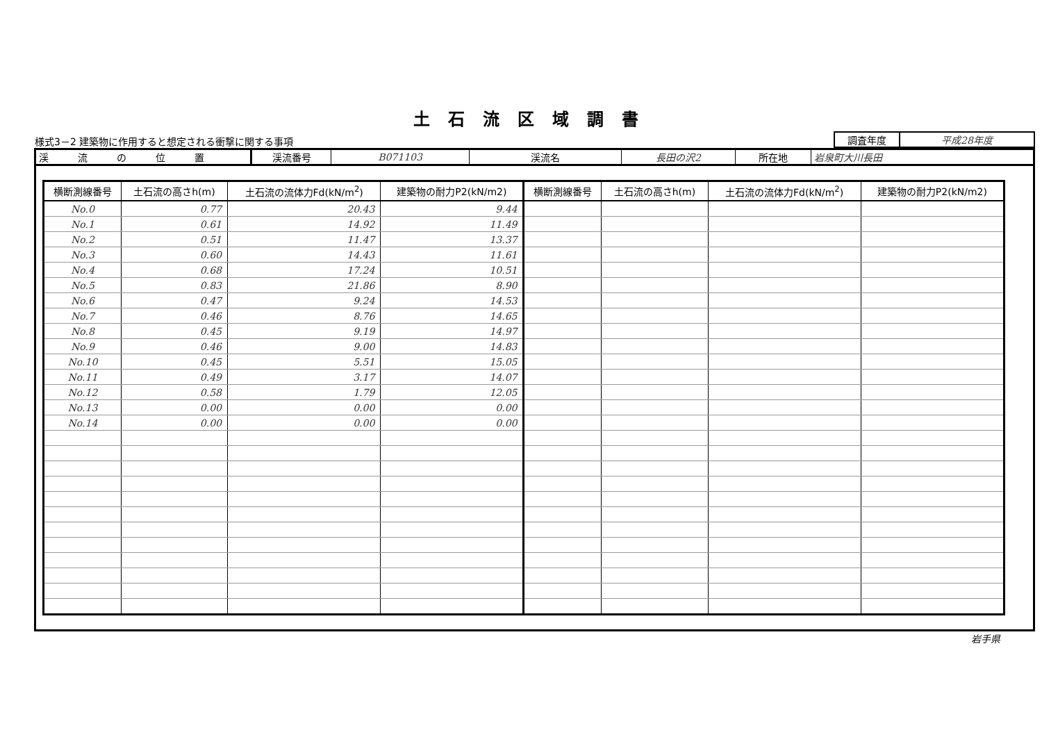土石流区域調書
様式3－2 建築物に作用すると想定される衝撃に関する事項
| 調査年度 | 平成28年度 |
| 渓 流 の 位 置 | 渓流番号 | B071103 | 渓流名 | 長田の沢2 | 所在地 | 岩泉町大川長田 |
| 横断測線番号 | 土石流の高さh(m) | 土石流の流体力Fd(kN/m<sup>2</sup>) | 建築物の耐力P2(kN/m2) | 横断測線番号 | 土石流の高さh(m) | 土石流の流体力Fd(kN/m<sup>2</sup>) | 建築物の耐力P2(kN/m2) |
| --- | --- | --- | --- | --- | --- | --- | --- |
| No.0 | 0.77 | 20.43 | 9.44 | | | | |
| No.1 | 0.61 | 14.92 | 11.49 | | | | |
| No.2 | 0.51 | 11.47 | 13.37 | | | | |
| No.3 | 0.60 | 14.43 | 11.61 | | | | |
| No.4 | 0.68 | 17.24 | 10.51 | | | | |
| No.5 | 0.83 | 21.86 | 8.90 | | | | |
| No.6 | 0.47 | 9.24 | 14.53 | | | | |
| No.7 | 0.46 | 8.76 | 14.65 | | | | |
| No.8 | 0.45 | 9.19 | 14.97 | | | | |
| No.9 | 0.46 | 9.00 | 14.83 | | | | |
| No.10 | 0.45 | 5.51 | 15.05 | | | | |
| No.11 | 0.49 | 3.17 | 14.07 | | | | |
| No.12 | 0.58 | 1.79 | 12.05 | | | | |
| No.13 | 0.00 | 0.00 | 0.00 | | | | |
| No.14 | 0.00 | 0.00 | 0.00 | | | | |
岩手県